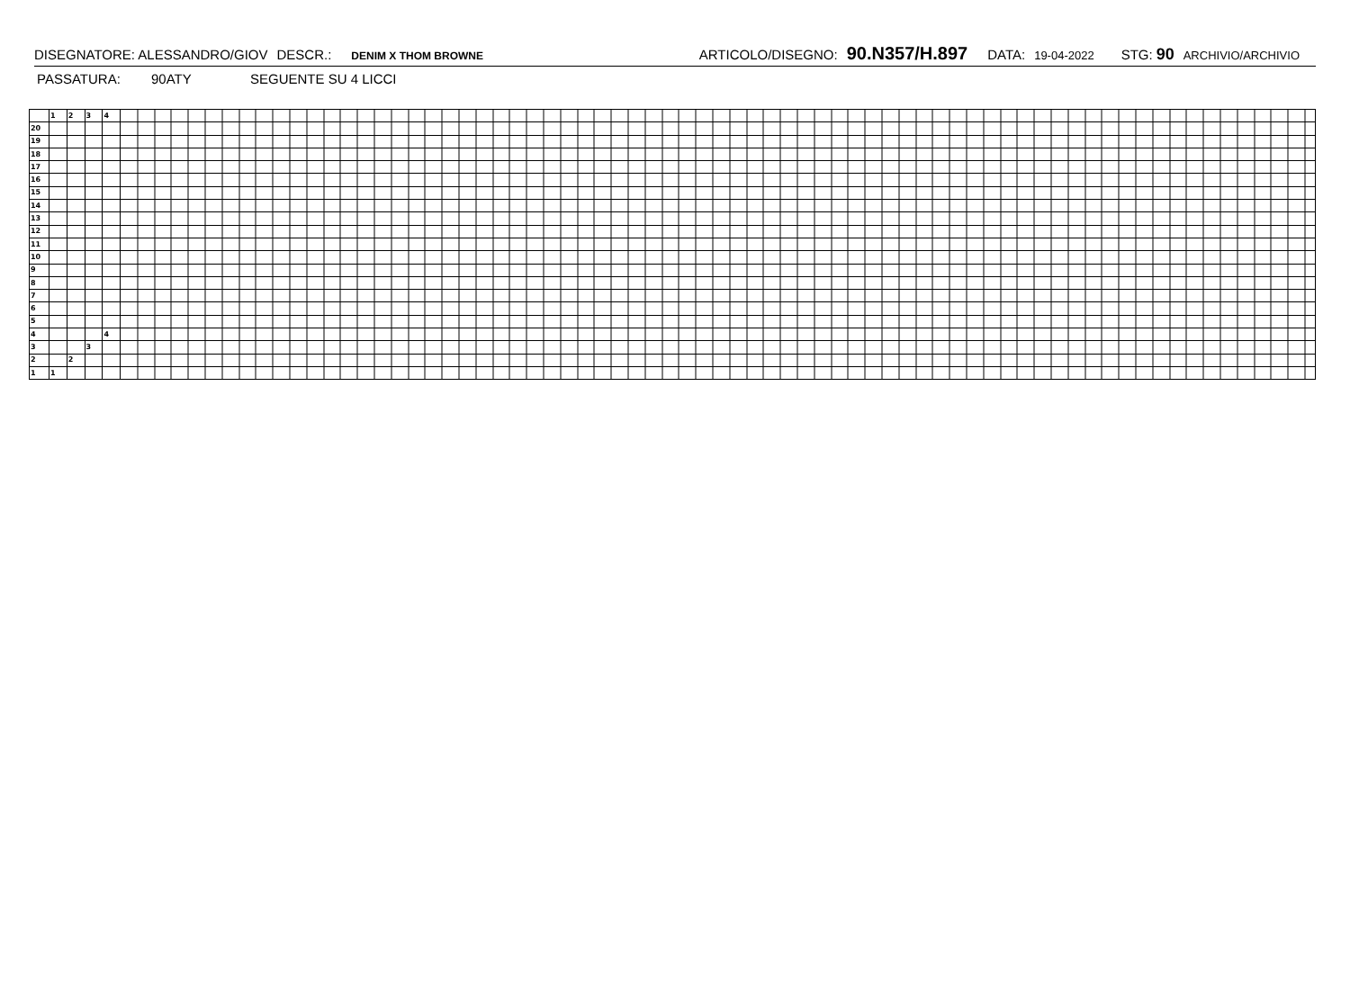DISEGNATORE: ALESSANDRO/GIOV DESCR.: DENIM X THOM BROWNE ARTICOLO/DISEGNO: 90.N357/H.897 DATA: 19-04-2022 STG: 90 ARCHIVIO/ARCHIVIO
PASSATURA: 90ATY SEGUENTE SU 4 LICCI
| | 1 | 2 | 3 | 4 | |
| 20 | | | | | |
| 19 | | | | | |
| 18 | | | | | |
| 17 | | | | | |
| 16 | | | | | |
| 15 | | | | | |
| 14 | | | | | |
| 13 | | | | | |
| 12 | | | | | |
| 11 | | | | | |
| 10 | | | | | |
| 9 | | | | | |
| 8 | | | | | |
| 7 | | | | | |
| 6 | | | | | |
| 5 | | | | | |
| 4 | | | | 4 | |
| 3 | | | 3 | | |
| 2 | | 2 | | | |
| 1 | 1 | | | | |